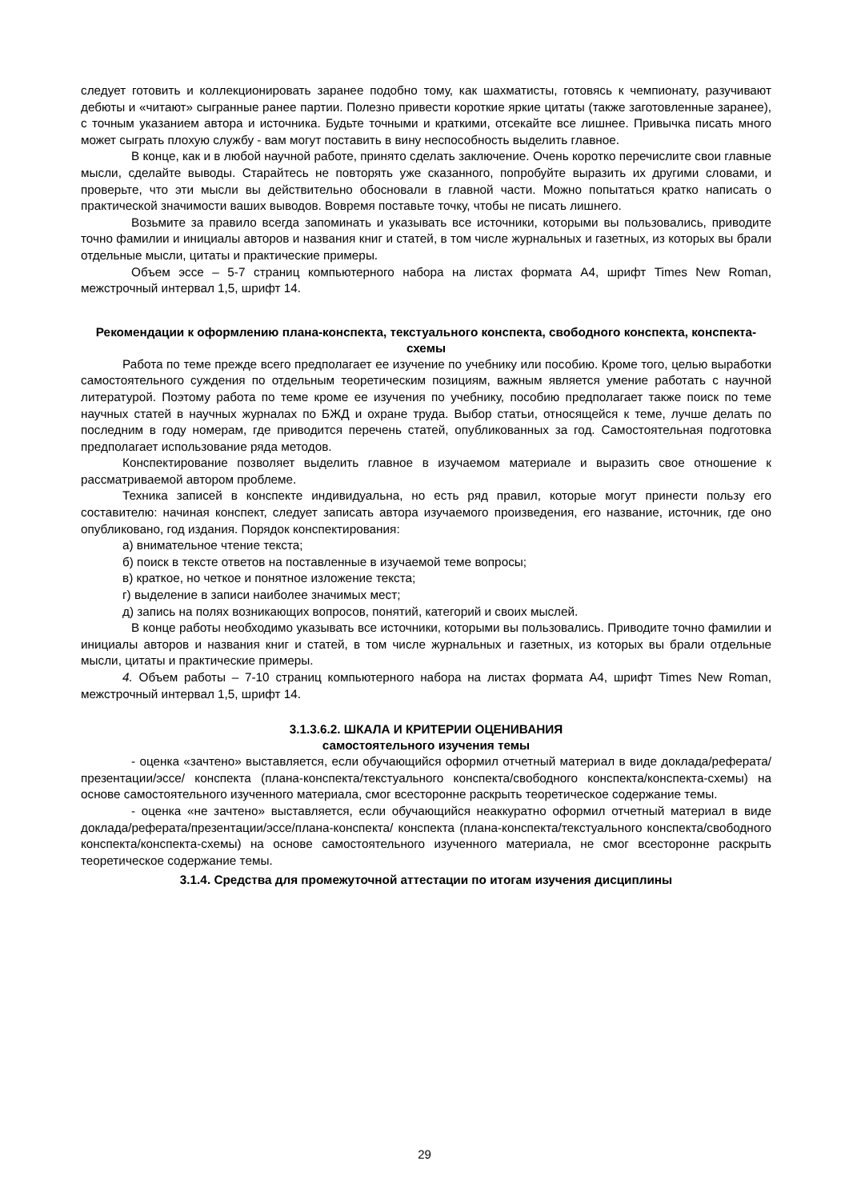следует готовить и коллекционировать заранее подобно тому, как шахматисты, готовясь к чемпионату, разучивают дебюты и «читают» сыгранные ранее партии. Полезно привести короткие яркие цитаты (также заготовленные заранее), с точным указанием автора и источника. Будьте точными и краткими, отсекайте все лишнее. Привычка писать много может сыграть плохую службу - вам могут поставить в вину неспособность выделить главное.
В конце, как и в любой научной работе, принято сделать заключение. Очень коротко перечислите свои главные мысли, сделайте выводы. Старайтесь не повторять уже сказанного, попробуйте выразить их другими словами, и проверьте, что эти мысли вы действительно обосновали в главной части. Можно попытаться кратко написать о практической значимости ваших выводов. Вовремя поставьте точку, чтобы не писать лишнего.
Возьмите за правило всегда запоминать и указывать все источники, которыми вы пользовались, приводите точно фамилии и инициалы авторов и названия книг и статей, в том числе журнальных и газетных, из которых вы брали отдельные мысли, цитаты и практические примеры.
Объем эссе – 5-7 страниц компьютерного набора на листах формата А4, шрифт Times New Roman, межстрочный интервал 1,5, шрифт 14.
Рекомендации к оформлению плана-конспекта, текстуального конспекта, свободного конспекта, конспекта-схемы
Работа по теме прежде всего предполагает ее изучение по учебнику или пособию. Кроме того, целью выработки самостоятельного суждения по отдельным теоретическим позициям, важным является умение работать с научной литературой. Поэтому работа по теме кроме ее изучения по учебнику, пособию предполагает также поиск по теме научных статей в научных журналах по БЖД и охране труда. Выбор статьи, относящейся к теме, лучше делать по последним в году номерам, где приводится перечень статей, опубликованных за год. Самостоятельная подготовка предполагает использование ряда методов.
Конспектирование позволяет выделить главное в изучаемом материале и выразить свое отношение к рассматриваемой автором проблеме.
Техника записей в конспекте индивидуальна, но есть ряд правил, которые могут принести пользу его составителю: начиная конспект, следует записать автора изучаемого произведения, его название, источник, где оно опубликовано, год издания. Порядок конспектирования:
а) внимательное чтение текста;
б) поиск в тексте ответов на поставленные в изучаемой теме вопросы;
в) краткое, но четкое и понятное изложение текста;
г) выделение в записи наиболее значимых мест;
д) запись на полях возникающих вопросов, понятий, категорий и своих мыслей.
В конце работы необходимо указывать все источники, которыми вы пользовались. Приводите точно фамилии и инициалы авторов и названия книг и статей, в том числе журнальных и газетных, из которых вы брали отдельные мысли, цитаты и практические примеры.
4. Объем работы – 7-10 страниц компьютерного набора на листах формата А4, шрифт Times New Roman, межстрочный интервал 1,5, шрифт 14.
3.1.3.6.2. ШКАЛА И КРИТЕРИИ ОЦЕНИВАНИЯ
самостоятельного изучения темы
- оценка «зачтено» выставляется, если обучающийся оформил отчетный материал в виде доклада/реферата/презентации/эссе/ конспекта (плана-конспекта/текстуального конспекта/свободного конспекта/конспекта-схемы) на основе самостоятельного изученного материала, смог всесторонне раскрыть теоретическое содержание темы.
- оценка «не зачтено» выставляется, если обучающийся неаккуратно оформил отчетный материал в виде доклада/реферата/презентации/эссе/плана-конспекта/ конспекта (плана-конспекта/текстуального конспекта/свободного конспекта/конспекта-схемы) на основе самостоятельного изученного материала, не смог всесторонне раскрыть теоретическое содержание темы.
3.1.4. Средства для промежуточной аттестации по итогам изучения дисциплины
29